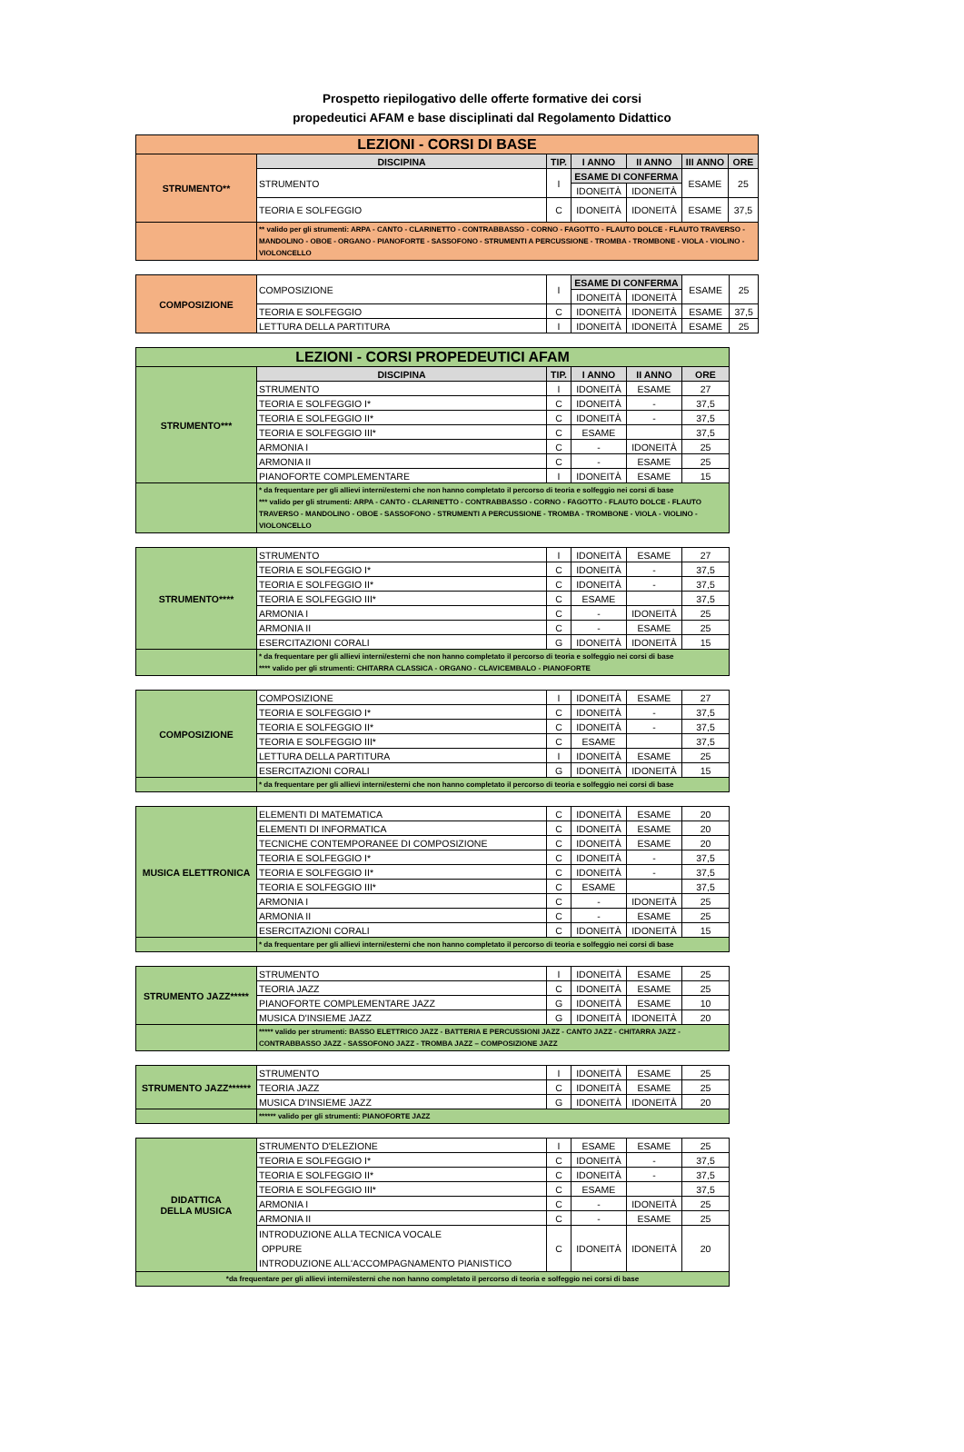Prospetto riepilogativo delle offerte formative dei corsi
propedeutici AFAM e base disciplinati dal Regolamento Didattico
| LEZIONI - CORSI DI BASE | | | | | | |
| STRUMENTO** | DISCIPINA | TIP. | I ANNO | II ANNO | III ANNO | ORE |
| | STRUMENTO | I | ESAME DI CONFERMA | | ESAME | 25 |
| | | | IDONEITÀ | IDONEITÀ | | |
| | TEORIA E SOLFEGGIO | C | IDONEITÀ | IDONEITÀ | ESAME | 37,5 |
| | ** valido per gli strumenti: ARPA - CANTO - CLARINETTO - CONTRABBASSO - CORNO - FAGOTTO - FLAUTO DOLCE - FLAUTO TRAVERSO - MANDOLINO - OBOE - ORGANO - PIANOFORTE - SASSOFONO - STRUMENTI A PERCUSSIONE - TROMBA - TROMBONE - VIOLA - VIOLINO - VIOLONCELLO | | | | | |
| COMPOSIZIONE | COMPOSIZIONE | I | ESAME DI CONFERMA | | ESAME | 25 |
| | | | IDONEITÀ | IDONEITÀ | | |
| | TEORIA E SOLFEGGIO | C | IDONEITÀ | IDONEITÀ | ESAME | 37,5 |
| | LETTURA DELLA PARTITURA | I | IDONEITÀ | IDONEITÀ | ESAME | 25 |
| LEZIONI - CORSI PROPEDEUTICI AFAM | | | | | |
| STRUMENTO*** | DISCIPINA | TIP. | I ANNO | II ANNO | ORE |
| | STRUMENTO | I | IDONEITÀ | ESAME | 27 |
| | TEORIA E SOLFEGGIO I* | C | IDONEITÀ | - | 37,5 |
| | TEORIA E SOLFEGGIO II* | C | IDONEITÀ | - | 37,5 |
| | TEORIA E SOLFEGGIO III* | C | ESAME | | 37,5 |
| | ARMONIA I | C | - | IDONEITÀ | 25 |
| | ARMONIA II | C | - | ESAME | 25 |
| | PIANOFORTE COMPLEMENTARE | I | IDONEITÀ | ESAME | 15 |
| | * da frequentare per gli allievi interni/esterni che non hanno completato il percorso di teoria e solfeggio nei corsi di base *** valido per gli strumenti: ARPA - CANTO - CLARINETTO - CONTRABBASSO - CORNO - FAGOTTO - FLAUTO DOLCE - FLAUTO TRAVERSO - MANDOLINO - OBOE - SASSOFONO - STRUMENTI A PERCUSSIONE - TROMBA - TROMBONE - VIOLA - VIOLINO - VIOLONCELLO | | | | |
| STRUMENTO**** | STRUMENTO | I | IDONEITÀ | ESAME | 27 |
| | TEORIA E SOLFEGGIO I* | C | IDONEITÀ | - | 37,5 |
| | TEORIA E SOLFEGGIO II* | C | IDONEITÀ | - | 37,5 |
| | TEORIA E SOLFEGGIO III* | C | ESAME | | 37,5 |
| | ARMONIA I | C | - | IDONEITÀ | 25 |
| | ARMONIA II | C | - | ESAME | 25 |
| | ESERCITAZIONI CORALI | G | IDONEITÀ | IDONEITÀ | 15 |
| | * da frequentare per gli allievi interni/esterni che non hanno completato il percorso di teoria e solfeggio nei corsi di base **** valido per gli strumenti: CHITARRA CLASSICA - ORGANO - CLAVICEMBALO - PIANOFORTE | | | | |
| COMPOSIZIONE | COMPOSIZIONE | I | IDONEITÀ | ESAME | 27 |
| | TEORIA E SOLFEGGIO I* | C | IDONEITÀ | - | 37,5 |
| | TEORIA E SOLFEGGIO II* | C | IDONEITÀ | - | 37,5 |
| | TEORIA E SOLFEGGIO III* | C | ESAME | | 37,5 |
| | LETTURA DELLA PARTITURA | I | IDONEITÀ | ESAME | 25 |
| | ESERCITAZIONI CORALI | G | IDONEITÀ | IDONEITÀ | 15 |
| | * da frequentare per gli allievi interni/esterni che non hanno completato il percorso di teoria e solfeggio nei corsi di base | | | | |
| MUSICA ELETTRONICA | ELEMENTI DI MATEMATICA | C | IDONEITÀ | ESAME | 20 |
| | ELEMENTI DI INFORMATICA | C | IDONEITÀ | ESAME | 20 |
| | TECNICHE CONTEMPORANEE DI COMPOSIZIONE | C | IDONEITÀ | ESAME | 20 |
| | TEORIA E SOLFEGGIO I* | C | IDONEITÀ | - | 37,5 |
| | TEORIA E SOLFEGGIO II* | C | IDONEITÀ | - | 37,5 |
| | TEORIA E SOLFEGGIO III* | C | ESAME | | 37,5 |
| | ARMONIA I | C | - | IDONEITÀ | 25 |
| | ARMONIA II | C | - | ESAME | 25 |
| | ESERCITAZIONI CORALI | C | IDONEITÀ | IDONEITÀ | 15 |
| | * da frequentare per gli allievi interni/esterni che non hanno completato il percorso di teoria e solfeggio nei corsi di base | | | | |
| STRUMENTO JAZZ***** | STRUMENTO | I | IDONEITÀ | ESAME | 25 |
| | TEORIA JAZZ | C | IDONEITÀ | ESAME | 25 |
| | PIANOFORTE COMPLEMENTARE JAZZ | G | IDONEITÀ | ESAME | 10 |
| | MUSICA D'INSIEME JAZZ | G | IDONEITÀ | IDONEITÀ | 20 |
| | ***** valido per strumenti: BASSO ELETTRICO JAZZ - BATTERIA E PERCUSSIONI JAZZ - CANTO JAZZ - CHITARRA JAZZ - CONTRABBASSO JAZZ - SASSOFONO JAZZ - TROMBA JAZZ – COMPOSIZIONE JAZZ | | | | |
| STRUMENTO JAZZ****** | STRUMENTO | I | IDONEITÀ | ESAME | 25 |
| | TEORIA JAZZ | C | IDONEITÀ | ESAME | 25 |
| | MUSICA D'INSIEME JAZZ | G | IDONEITÀ | IDONEITÀ | 20 |
| | ****** valido per gli strumenti: PIANOFORTE JAZZ | | | | |
| DIDATTICA DELLA MUSICA | STRUMENTO D'ELEZIONE | I | ESAME | ESAME | 25 |
| | TEORIA E SOLFEGGIO I* | C | IDONEITÀ | - | 37,5 |
| | TEORIA E SOLFEGGIO II* | C | IDONEITÀ | - | 37,5 |
| | TEORIA E SOLFEGGIO III* | C | ESAME | | 37,5 |
| | ARMONIA I | C | - | IDONEITÀ | 25 |
| | ARMONIA II | C | - | ESAME | 25 |
| | INTRODUZIONE ALLA TECNICA VOCALE OPPURE INTRODUZIONE ALL'ACCOMPAGNAMENTO PIANISTICO | C | IDONEITÀ | IDONEITÀ | 20 |
| *da frequentare per gli allievi interni/esterni che non hanno completato il percorso di teoria e solfeggio nei corsi di base | | | | | |